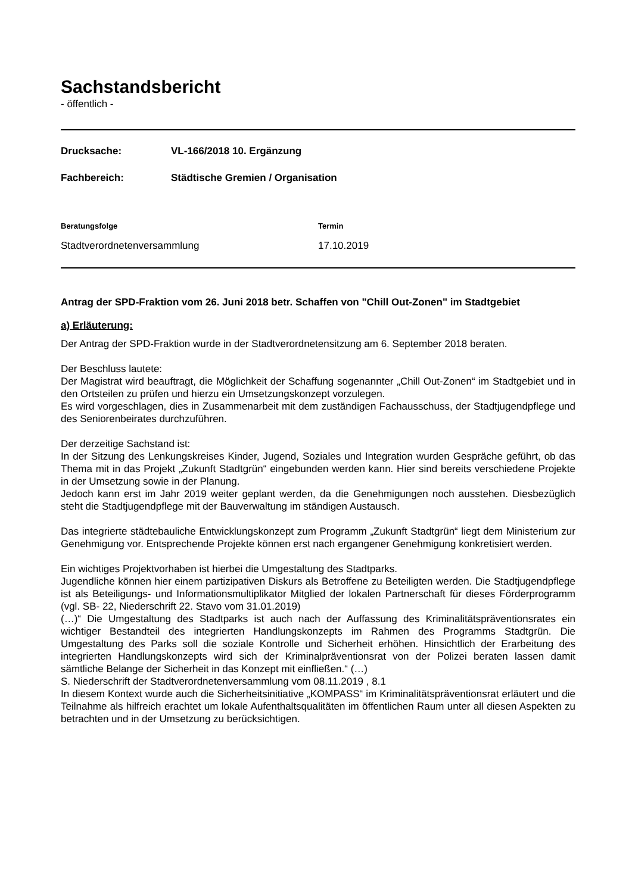Sachstandsbericht
- öffentlich -
Drucksache: VL-166/2018 10. Ergänzung
Fachbereich: Städtische Gremien / Organisation
Beratungsfolge Termin
Stadtverordnetenversammlung 17.10.2019
Antrag der SPD-Fraktion vom 26. Juni 2018 betr. Schaffen von "Chill Out-Zonen" im Stadtgebiet
a) Erläuterung:
Der Antrag der SPD-Fraktion wurde in der Stadtverordnetensitzung am 6. September 2018 beraten.
Der Beschluss lautete:
Der Magistrat wird beauftragt, die Möglichkeit der Schaffung sogenannter „Chill Out-Zonen“ im Stadtgebiet und in den Ortsteilen zu prüfen und hierzu ein Umsetzungskonzept vorzulegen.
Es wird vorgeschlagen, dies in Zusammenarbeit mit dem zuständigen Fachausschuss, der Stadtjugendpflege und des Seniorenbeirates durchzuführen.
Der derzeitige Sachstand ist:
In der Sitzung des Lenkungskreises Kinder, Jugend, Soziales und Integration wurden Gespräche geführt, ob das Thema mit in das Projekt „Zukunft Stadtgrün“ eingebunden werden kann. Hier sind bereits verschiedene Projekte in der Umsetzung sowie in der Planung.
Jedoch kann erst im Jahr 2019 weiter geplant werden, da die Genehmigungen noch ausstehen. Diesbezüglich steht die Stadtjugendpflege mit der Bauverwaltung im ständigen Austausch.
Das integrierte städtebauliche Entwicklungskonzept zum Programm „Zukunft Stadtgrün“ liegt dem Ministerium zur Genehmigung vor. Entsprechende Projekte können erst nach ergangener Genehmigung konkretisiert werden.
Ein wichtiges Projektvorhaben ist hierbei die Umgestaltung des Stadtparks.
Jugendliche können hier einem partizipativen Diskurs als Betroffene zu Beteiligten werden. Die Stadtjugendpflege ist als Beteiligungs- und Informationsmultiplikator Mitglied der lokalen Partnerschaft für dieses Förderprogramm (vgl. SB- 22, Niederschrift 22. Stavo vom 31.01.2019)
(…)“ Die Umgestaltung des Stadtparks ist auch nach der Auffassung des Kriminalitätspräventionsrates ein wichtiger Bestandteil des integrierten Handlungskonzepts im Rahmen des Programms Stadtgrün. Die Umgestaltung des Parks soll die soziale Kontrolle und Sicherheit erhöhen. Hinsichtlich der Erarbeitung des integrierten Handlungskonzepts wird sich der Kriminalpräventionsrat von der Polizei beraten lassen damit sämtliche Belange der Sicherheit in das Konzept mit einfließen.“ (…)
S. Niederschrift der Stadtverordnetenversammlung vom 08.11.2019 , 8.1
In diesem Kontext wurde auch die Sicherheitsinitiative „KOMPASS“ im Kriminalitätspräventionsrat erläutert und die Teilnahme als hilfreich erachtet um lokale Aufenthaltsqualitäten im öffentlichen Raum unter all diesen Aspekten zu betrachten und in der Umsetzung zu berücksichtigen.